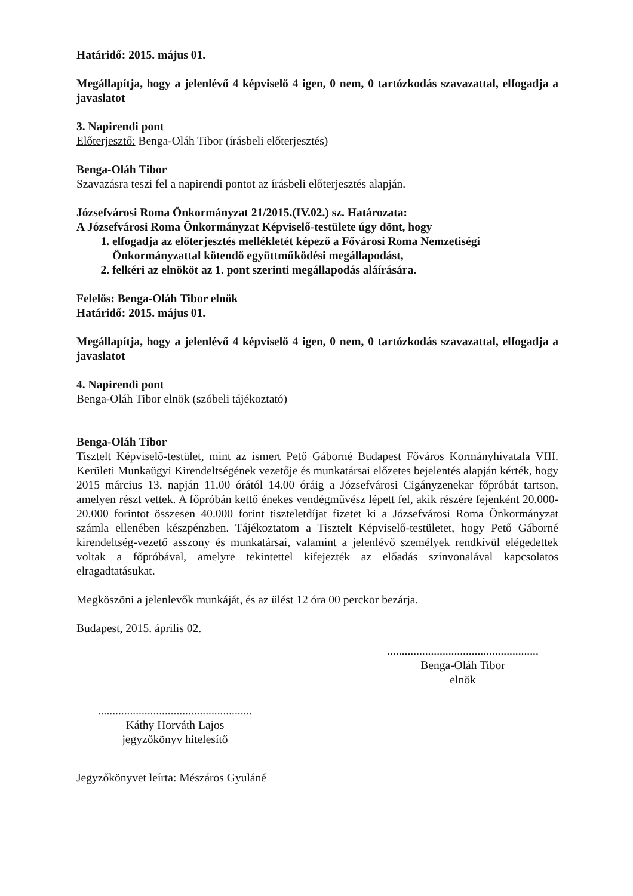Határidő: 2015. május 01.
Megállapítja, hogy a jelenlévő 4 képviselő 4 igen, 0 nem, 0 tartózkodás szavazattal, elfogadja a javaslatot
3. Napirendi pont
Előterjesztő: Benga-Oláh Tibor (írásbeli előterjesztés)
Benga-Oláh Tibor
Szavazásra teszi fel a napirendi pontot az írásbeli előterjesztés alapján.
Józsefvárosi Roma Önkormányzat 21/2015.(IV.02.) sz. Határozata:
A Józsefvárosi Roma Önkormányzat Képviselő-testülete úgy dönt, hogy
1. elfogadja az előterjesztés mellékletét képező a Fővárosi Roma Nemzetiségi Önkormányzattal kötendő együttműködési megállapodást,
2. felkéri az elnököt az 1. pont szerinti megállapodás aláírására.
Felelős: Benga-Oláh Tibor elnök
Határidő: 2015. május 01.
Megállapítja, hogy a jelenlévő 4 képviselő 4 igen, 0 nem, 0 tartózkodás szavazattal, elfogadja a javaslatot
4. Napirendi pont
Benga-Oláh Tibor elnök (szóbeli tájékoztató)
Benga-Oláh Tibor
Tisztelt Képviselő-testület, mint az ismert Pető Gáborné Budapest Főváros Kormányhivatala VIII. Kerületi Munkaügyi Kirendeltségének vezetője és munkatársai előzetes bejelentés alapján kérték, hogy 2015 március 13. napján 11.00 órától 14.00 óráig a Józsefvárosi Cigányzenekar főpróbát tartson, amelyen részt vettek. A főpróbán kettő énekes vendégművész lépett fel, akik részére fejenként 20.000-20.000 forintot összesen 40.000 forint tiszteletdíjat fizetet ki a Józsefvárosi Roma Önkormányzat számla ellenében készpénzben. Tájékoztatom a Tisztelt Képviselő-testületet, hogy Pető Gáborné kirendeltség-vezető asszony és munkatársai, valamint a jelenlévő személyek rendkívül elégedettek voltak a főpróbával, amelyre tekintettel kifejezték az előadás színvonalával kapcsolatos elragadtatásukat.
Megköszöni a jelenlevők munkáját, és az ülést 12 óra 00 perckor bezárja.
Budapest, 2015. április 02.
.....................................................
Káthy Horváth Lajos
jegyzőkönyv hitelesítő
....................................................
Benga-Oláh Tibor
elnök
Jegyzőkönyvet leírta: Mészáros Gyuláné